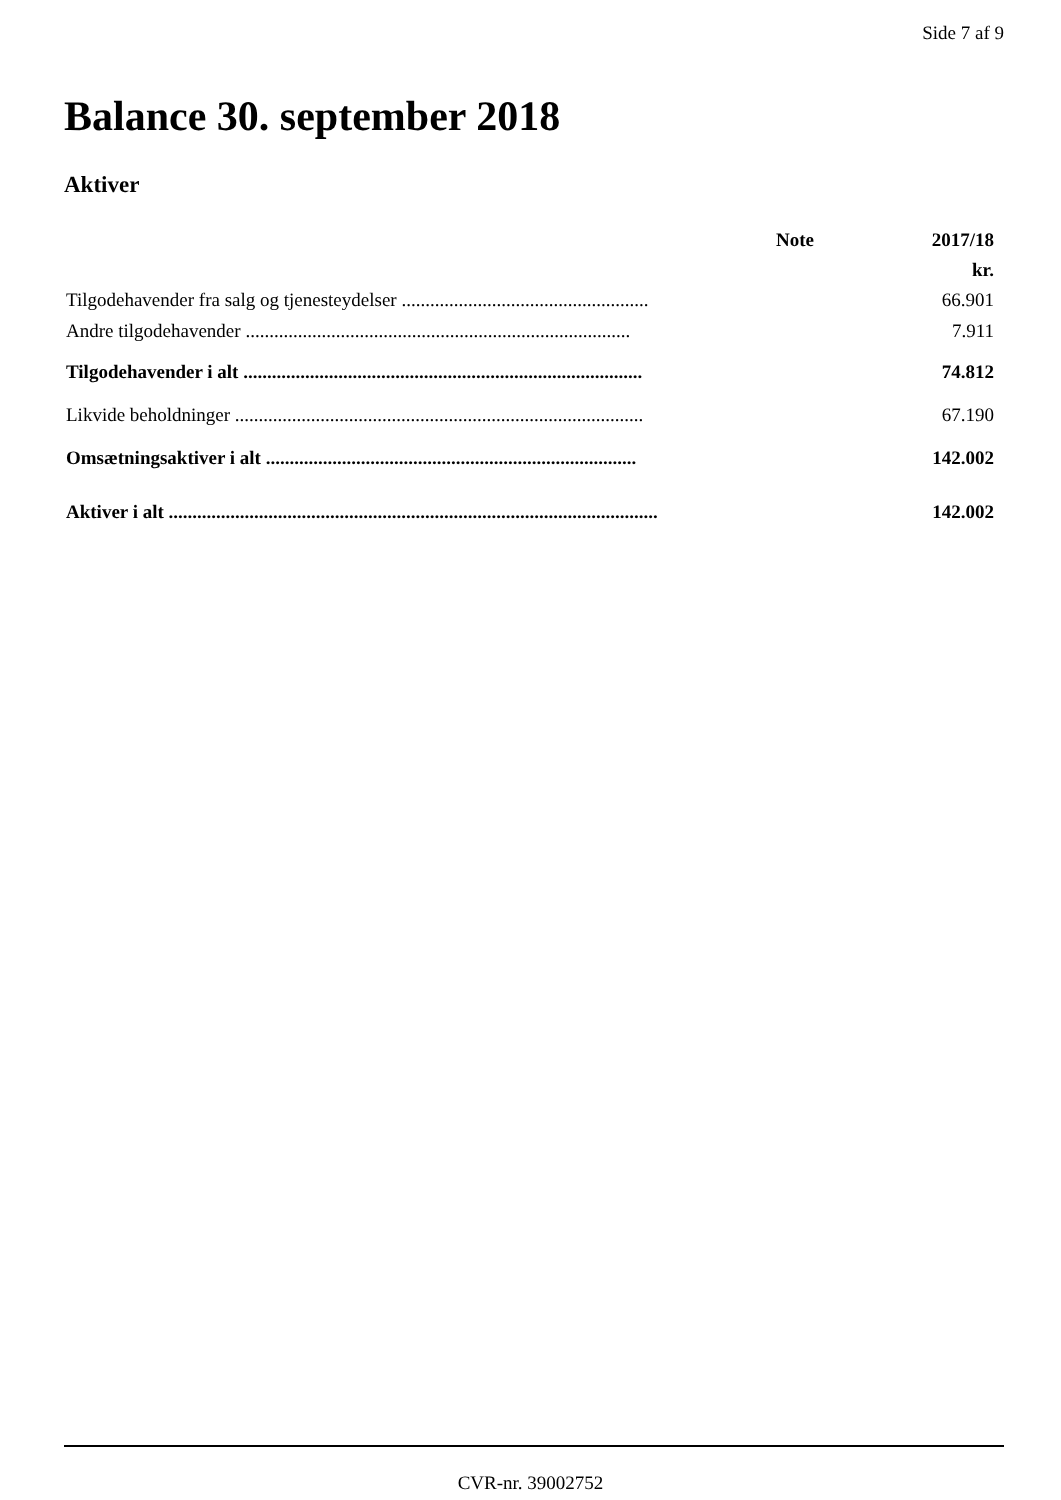Side 7 af 9
Balance 30. september 2018
Aktiver
| | Note | 2017/18 |
| --- | --- | --- |
| | | kr. |
| Tilgodehavender fra salg og tjenesteydelser .................................................... | | 66.901 |
| Andre tilgodehavender ................................................................................. | | 7.911 |
| Tilgodehavender i alt .................................................................................... | | 74.812 |
| Likvide beholdninger ...................................................................................... | | 67.190 |
| Omsætningsaktiver i alt .............................................................................. | | 142.002 |
| Aktiver i alt ....................................................................................................... | | 142.002 |
CVR-nr. 39002752